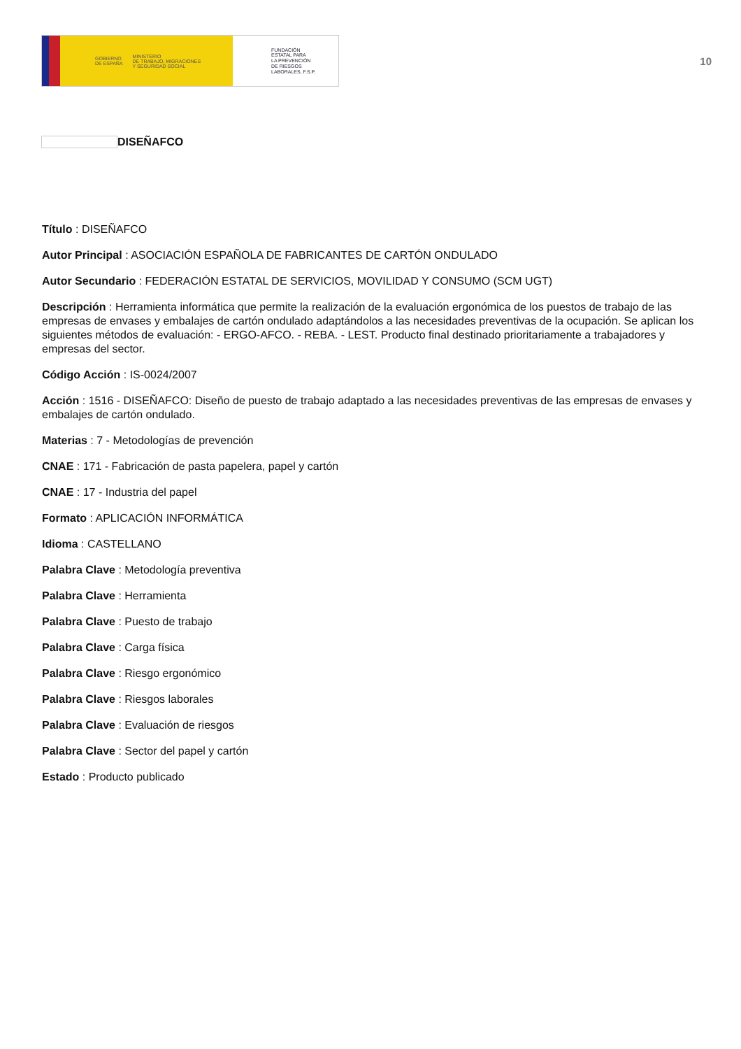GOBIERNO
DE ESPAÑA
MINISTERIO
DE TRABAJO, MIGRACIONES
Y SEGURIDAD SOCIAL
FUNDACIÓN
ESTATAL PARA
LA PREVENCIÓN
DE RIESGOS
LABORALES, F.S.P.
10
DISEÑAFCO
Título : DISEÑAFCO
Autor Principal : ASOCIACIÓN ESPAÑOLA DE FABRICANTES DE CARTÓN ONDULADO
Autor Secundario : FEDERACIÓN ESTATAL DE SERVICIOS, MOVILIDAD Y CONSUMO (SCM UGT)
Descripción : Herramienta informática que permite la realización de la evaluación ergonómica de los puestos de trabajo de las empresas de envases y embalajes de cartón ondulado adaptándolos a las necesidades preventivas de la ocupación. Se aplican los siguientes métodos de evaluación: - ERGO-AFCO. - REBA. - LEST. Producto final destinado prioritariamente a trabajadores y empresas del sector.
Código Acción : IS-0024/2007
Acción : 1516 - DISEÑAFCO: Diseño de puesto de trabajo adaptado a las necesidades preventivas de las empresas de envases y embalajes de cartón ondulado.
Materias : 7 - Metodologías de prevención
CNAE : 171 - Fabricación de pasta papelera, papel y cartón
CNAE : 17 - Industria del papel
Formato : APLICACIÓN INFORMÁTICA
Idioma : CASTELLANO
Palabra Clave : Metodología preventiva
Palabra Clave : Herramienta
Palabra Clave : Puesto de trabajo
Palabra Clave : Carga física
Palabra Clave : Riesgo ergonómico
Palabra Clave : Riesgos laborales
Palabra Clave : Evaluación de riesgos
Palabra Clave : Sector del papel y cartón
Estado : Producto publicado